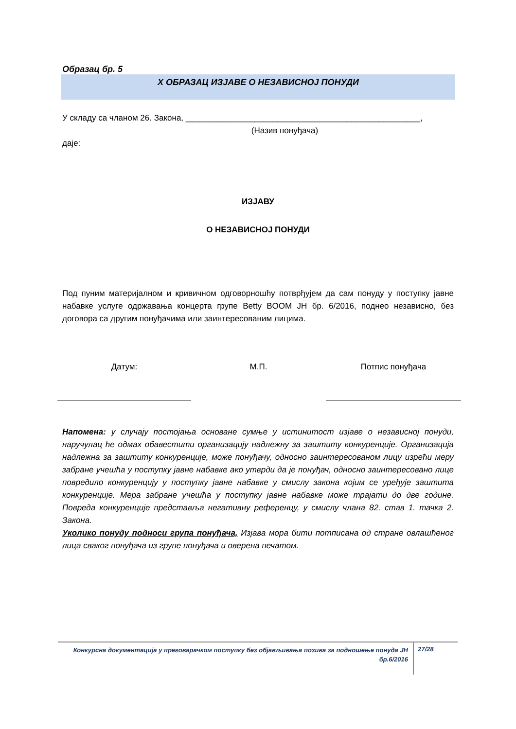Образац бр. 5
X ОБРАЗАЦ ИЗЈАВЕ О НЕЗАВИСНОЈ ПОНУДИ
У складу са чланом 26. Закона, ___________________________________________________,
(Назив понуђача)
даје:
ИЗЈАВУ
О НЕЗАВИСНОЈ ПОНУДИ
Под пуним материјалном и кривичном одговорношћу потврђујем да сам понуду у поступку јавне набавке услуге одржавања концерта групе Betty BOOM ЈН бр. 6/2016, поднео независно, без договора са другим понуђачима или заинтересованим лицима.
Датум: М.П. Потпис понуђача
Напомена: у случају постојања основане сумње у истинитост изјаве о независној понуди, наручулац ће одмах обавестити организацију надлежну за заштиту конкуренције. Организација надлежна за заштиту конкуренције, може понуђачу, односно заинтересованом лицу изрећи меру забране учешћа у поступку јавне набавке ако утврди да је понуђач, односно заинтересовано лице повредило конкуренцију у поступку јавне набавке у смислу закона којим се уређује заштита конкуренције. Мера забране учешћа у поступку јавне набавке може трајати до две године. Повреда конкуренције представља негативну референцу, у смислу члана 82. став 1. тачка 2. Закона.
Уколико понуду подноси група понуђача, Изјава мора бити потписана од стране овлашћеног лица сваког понуђача из групе понуђача и оверена печатом.
Конкурсна документација у преговарачком поступку без објављивања позива за подношење понуда ЈН бр.6/2016
27/28